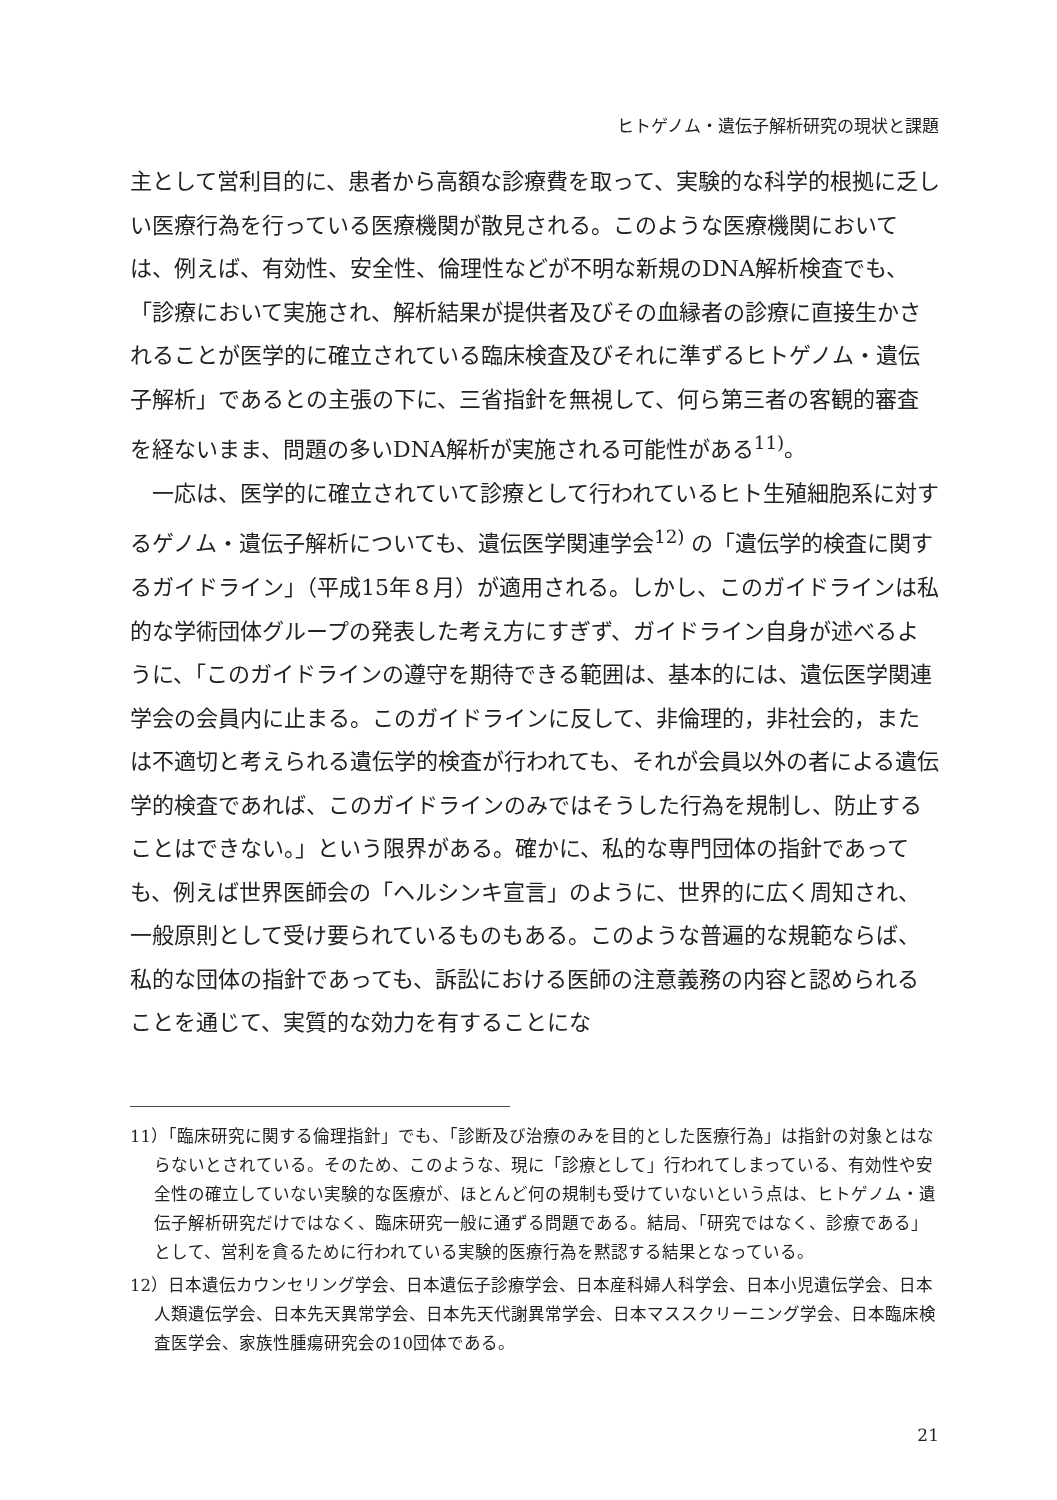ヒトゲノム・遺伝子解析研究の現状と課題
主として営利目的に、患者から高額な診療費を取って、実験的な科学的根拠に乏しい医療行為を行っている医療機関が散見される。このような医療機関においては、例えば、有効性、安全性、倫理性などが不明な新規のDNA解析検査でも、「診療において実施され、解析結果が提供者及びその血縁者の診療に直接生かされることが医学的に確立されている臨床検査及びそれに準ずるヒトゲノム・遺伝子解析」であるとの主張の下に、三省指針を無視して、何ら第三者の客観的審査を経ないまま、問題の多いDNA解析が実施される可能性がある<sup>11)</sup>。
　一応は、医学的に確立されていて診療として行われているヒト生殖細胞系に対するゲノム・遺伝子解析についても、遺伝医学関連学会<sup>12)</sup> の「遺伝学的検査に関するガイドライン」（平成15年８月）が適用される。しかし、このガイドラインは私的な学術団体グループの発表した考え方にすぎず、ガイドライン自身が述べるように、「このガイドラインの遵守を期待できる範囲は、基本的には、遺伝医学関連学会の会員内に止まる。このガイドラインに反して、非倫理的，非社会的，または不適切と考えられる遺伝学的検査が行われても、それが会員以外の者による遺伝学的検査であれば、このガイドラインのみではそうした行為を規制し、防止することはできない。」という限界がある。確かに、私的な専門団体の指針であっても、例えば世界医師会の「ヘルシンキ宣言」のように、世界的に広く周知され、一般原則として受け要られているものもある。このような普遍的な規範ならば、私的な団体の指針であっても、訴訟における医師の注意義務の内容と認められることを通じて、実質的な効力を有することにな
11）「臨床研究に関する倫理指針」でも、「診断及び治療のみを目的とした医療行為」は指針の対象とはならないとされている。そのため、このような、現に「診療として」行われてしまっている、有効性や安全性の確立していない実験的な医療が、ほとんど何の規制も受けていないという点は、ヒトゲノム・遺伝子解析研究だけではなく、臨床研究一般に通ずる問題である。結局、「研究ではなく、診療である」として、営利を貪るために行われている実験的医療行為を黙認する結果となっている。
12）日本遺伝カウンセリング学会、日本遺伝子診療学会、日本産科婦人科学会、日本小児遺伝学会、日本人類遺伝学会、日本先天異常学会、日本先天代謝異常学会、日本マススクリーニング学会、日本臨床検査医学会、家族性腫瘍研究会の10団体である。
21